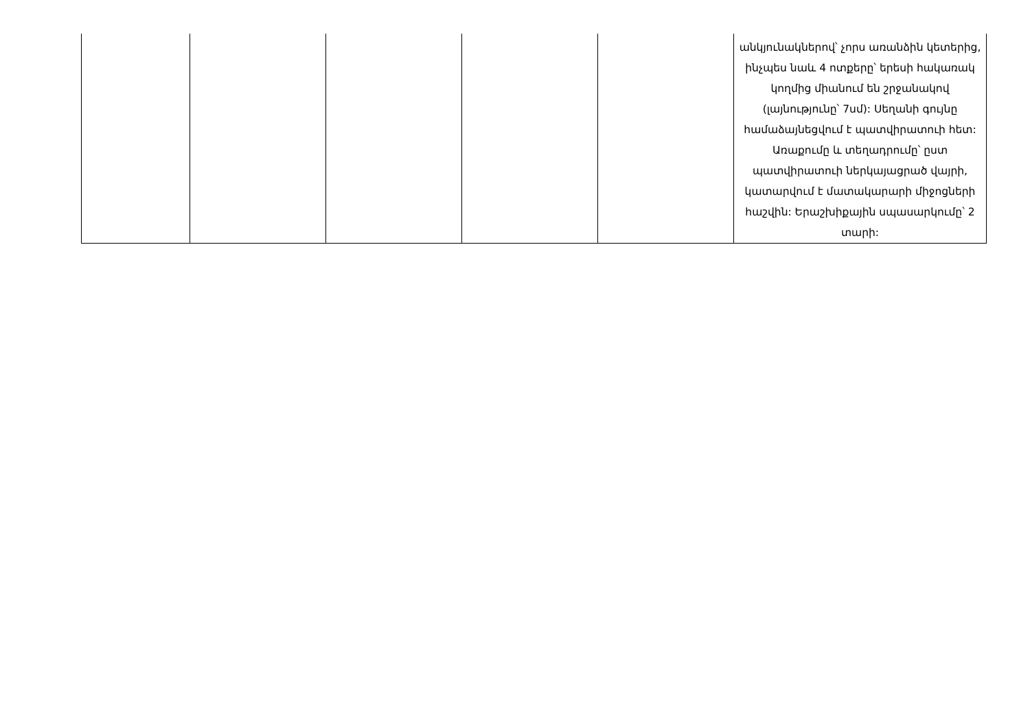| | | | | | անկյունակներով՝ չորս առանձին կետերից, ինչպես նաև 4 ոտքերը՝ երեսի հակառակ կողմից միանում են շրջանակով (լայնությունը՝ 7սմ): Սեղանի գույնը համաձայնեցվում է պատվիրատուի հետ: Առաքումը և տեղադրումը՝ ըստ պատվիրատուի ներկայացրած վայրի, կատարվում է մատակարարի միջոցների հաշվին: Երաշխիքային սպասարկումը՝ 2 տարի: |